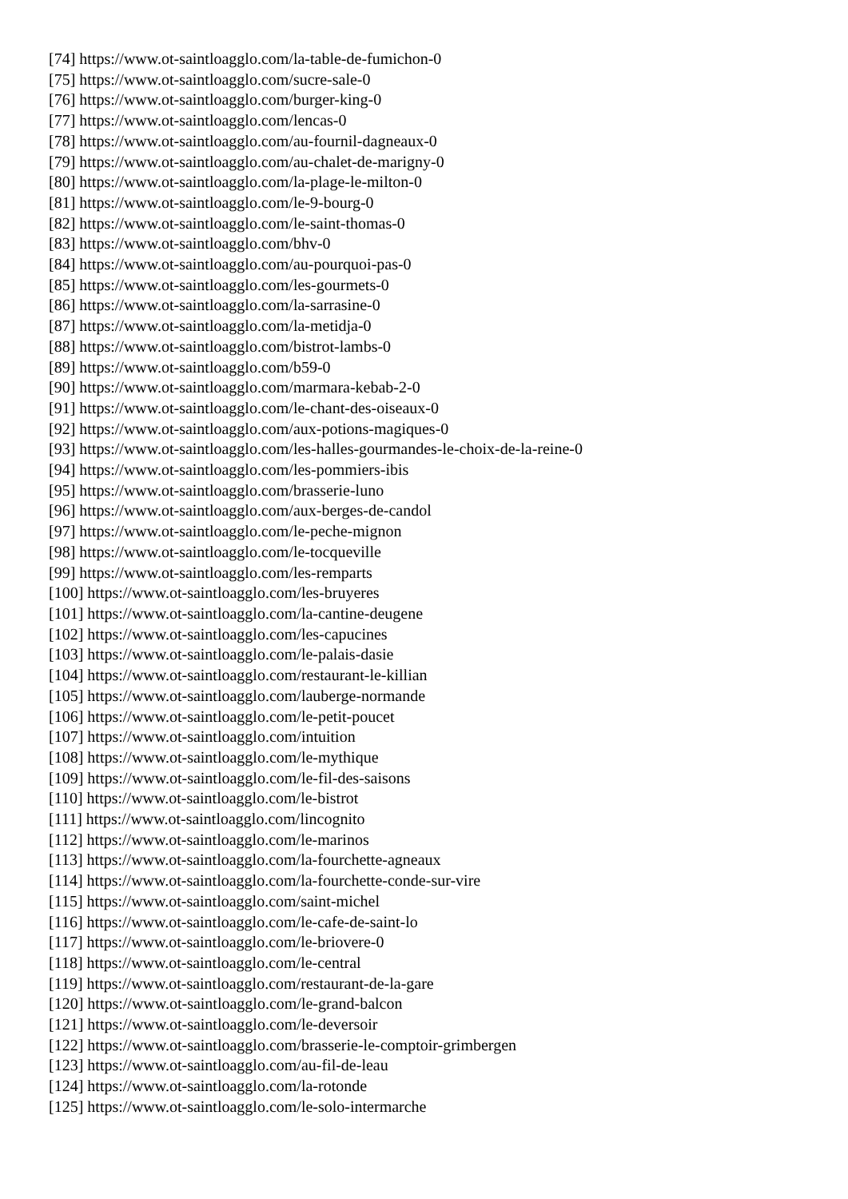[74] https://www.ot-saintloagglo.com/la-table-de-fumichon-0
[75] https://www.ot-saintloagglo.com/sucre-sale-0
[76] https://www.ot-saintloagglo.com/burger-king-0
[77] https://www.ot-saintloagglo.com/lencas-0
[78] https://www.ot-saintloagglo.com/au-fournil-dagneaux-0
[79] https://www.ot-saintloagglo.com/au-chalet-de-marigny-0
[80] https://www.ot-saintloagglo.com/la-plage-le-milton-0
[81] https://www.ot-saintloagglo.com/le-9-bourg-0
[82] https://www.ot-saintloagglo.com/le-saint-thomas-0
[83] https://www.ot-saintloagglo.com/bhv-0
[84] https://www.ot-saintloagglo.com/au-pourquoi-pas-0
[85] https://www.ot-saintloagglo.com/les-gourmets-0
[86] https://www.ot-saintloagglo.com/la-sarrasine-0
[87] https://www.ot-saintloagglo.com/la-metidja-0
[88] https://www.ot-saintloagglo.com/bistrot-lambs-0
[89] https://www.ot-saintloagglo.com/b59-0
[90] https://www.ot-saintloagglo.com/marmara-kebab-2-0
[91] https://www.ot-saintloagglo.com/le-chant-des-oiseaux-0
[92] https://www.ot-saintloagglo.com/aux-potions-magiques-0
[93] https://www.ot-saintloagglo.com/les-halles-gourmandes-le-choix-de-la-reine-0
[94] https://www.ot-saintloagglo.com/les-pommiers-ibis
[95] https://www.ot-saintloagglo.com/brasserie-luno
[96] https://www.ot-saintloagglo.com/aux-berges-de-candol
[97] https://www.ot-saintloagglo.com/le-peche-mignon
[98] https://www.ot-saintloagglo.com/le-tocqueville
[99] https://www.ot-saintloagglo.com/les-remparts
[100] https://www.ot-saintloagglo.com/les-bruyeres
[101] https://www.ot-saintloagglo.com/la-cantine-deugene
[102] https://www.ot-saintloagglo.com/les-capucines
[103] https://www.ot-saintloagglo.com/le-palais-dasie
[104] https://www.ot-saintloagglo.com/restaurant-le-killian
[105] https://www.ot-saintloagglo.com/lauberge-normande
[106] https://www.ot-saintloagglo.com/le-petit-poucet
[107] https://www.ot-saintloagglo.com/intuition
[108] https://www.ot-saintloagglo.com/le-mythique
[109] https://www.ot-saintloagglo.com/le-fil-des-saisons
[110] https://www.ot-saintloagglo.com/le-bistrot
[111] https://www.ot-saintloagglo.com/lincognito
[112] https://www.ot-saintloagglo.com/le-marinos
[113] https://www.ot-saintloagglo.com/la-fourchette-agneaux
[114] https://www.ot-saintloagglo.com/la-fourchette-conde-sur-vire
[115] https://www.ot-saintloagglo.com/saint-michel
[116] https://www.ot-saintloagglo.com/le-cafe-de-saint-lo
[117] https://www.ot-saintloagglo.com/le-briovere-0
[118] https://www.ot-saintloagglo.com/le-central
[119] https://www.ot-saintloagglo.com/restaurant-de-la-gare
[120] https://www.ot-saintloagglo.com/le-grand-balcon
[121] https://www.ot-saintloagglo.com/le-deversoir
[122] https://www.ot-saintloagglo.com/brasserie-le-comptoir-grimbergen
[123] https://www.ot-saintloagglo.com/au-fil-de-leau
[124] https://www.ot-saintloagglo.com/la-rotonde
[125] https://www.ot-saintloagglo.com/le-solo-intermarche